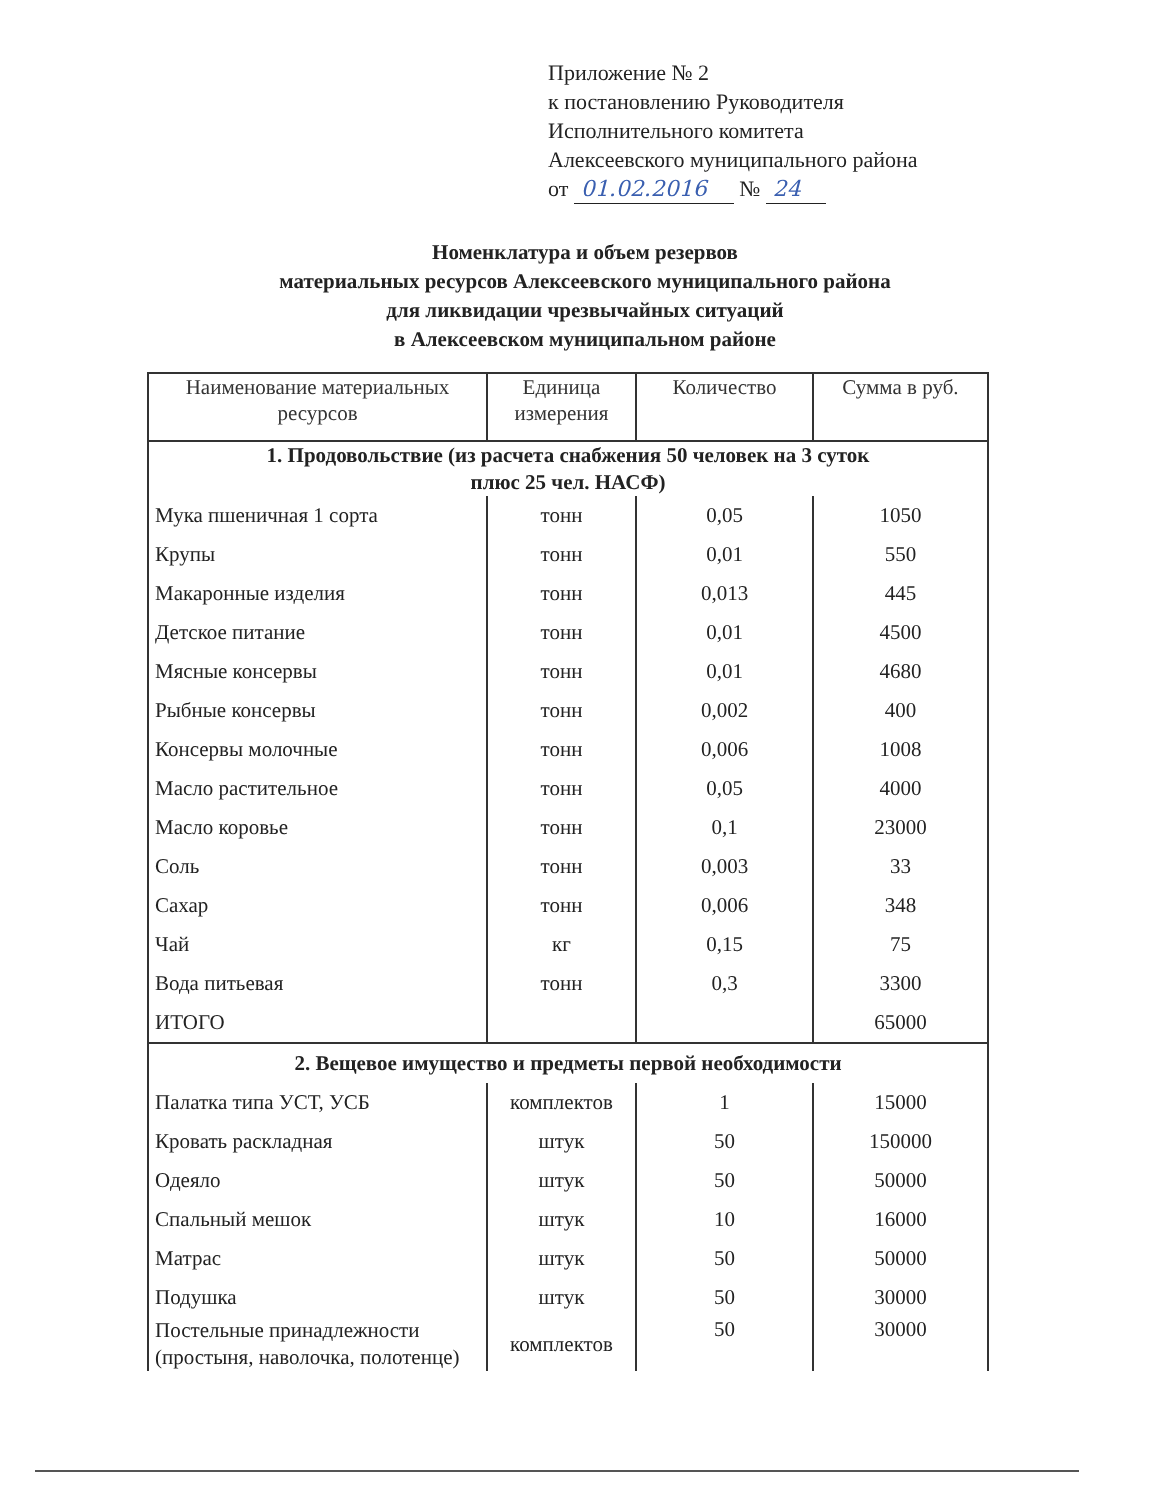Приложение № 2
к постановлению Руководителя
Исполнительного комитета
Алексеевского муниципального района
от 01.02.2016 № 24
Номенклатура и объем резервов
материальных ресурсов Алексеевского муниципального района
для ликвидации чрезвычайных ситуаций
в Алексеевском муниципальном районе
| Наименование материальных ресурсов | Единица измерения | Количество | Сумма в руб. |
| --- | --- | --- | --- |
| 1. Продовольствие (из расчета снабжения 50 человек на 3 суток плюс 25 чел. НАСФ) | | | |
| Мука пшеничная 1 сорта | тонн | 0,05 | 1050 |
| Крупы | тонн | 0,01 | 550 |
| Макаронные изделия | тонн | 0,013 | 445 |
| Детское питание | тонн | 0,01 | 4500 |
| Мясные консервы | тонн | 0,01 | 4680 |
| Рыбные консервы | тонн | 0,002 | 400 |
| Консервы молочные | тонн | 0,006 | 1008 |
| Масло растительное | тонн | 0,05 | 4000 |
| Масло коровье | тонн | 0,1 | 23000 |
| Соль | тонн | 0,003 | 33 |
| Сахар | тонн | 0,006 | 348 |
| Чай | кг | 0,15 | 75 |
| Вода питьевая | тонн | 0,3 | 3300 |
| ИТОГО | | | 65000 |
| 2. Вещевое имущество и предметы первой необходимости | | | |
| Палатка типа УСТ, УСБ | комплектов | 1 | 15000 |
| Кровать раскладная | штук | 50 | 150000 |
| Одеяло | штук | 50 | 50000 |
| Спальный мешок | штук | 10 | 16000 |
| Матрас | штук | 50 | 50000 |
| Подушка | штук | 50 | 30000 |
| Постельные принадлежности (простыня, наволочка, полотенце) | комплектов | 50 | 30000 |